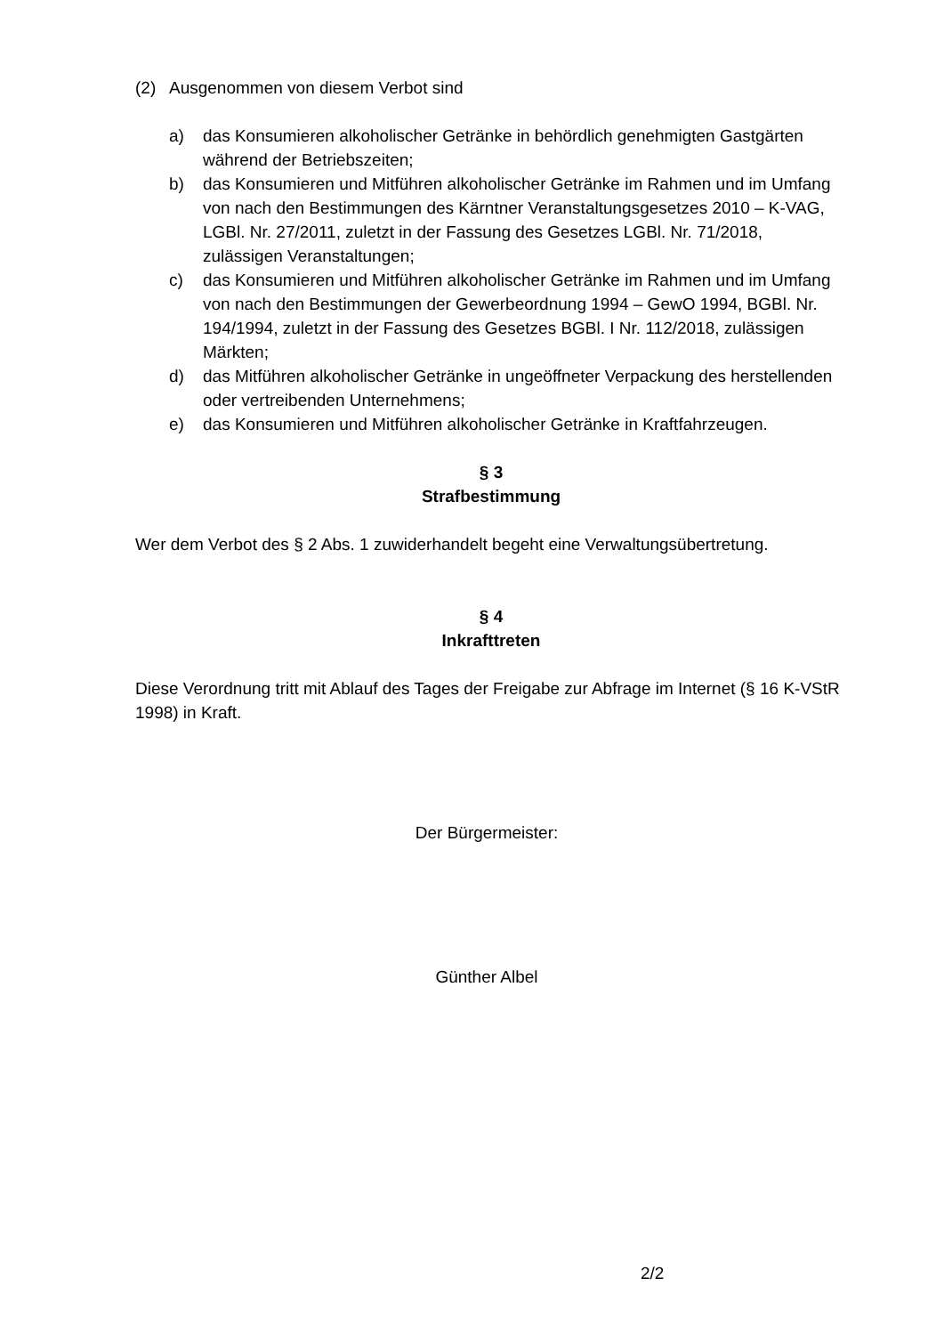(2) Ausgenommen von diesem Verbot sind
a) das Konsumieren alkoholischer Getränke in behördlich genehmigten Gastgärten während der Betriebszeiten;
b) das Konsumieren und Mitführen alkoholischer Getränke im Rahmen und im Umfang von nach den Bestimmungen des Kärntner Veranstaltungsgesetzes 2010 – K-VAG, LGBl. Nr. 27/2011, zuletzt in der Fassung des Gesetzes LGBl. Nr. 71/2018, zulässigen Veranstaltungen;
c) das Konsumieren und Mitführen alkoholischer Getränke im Rahmen und im Umfang von nach den Bestimmungen der Gewerbeordnung 1994 – GewO 1994, BGBl. Nr. 194/1994, zuletzt in der Fassung des Gesetzes BGBl. I Nr. 112/2018, zulässigen Märkten;
d) das Mitführen alkoholischer Getränke in ungeöffneter Verpackung des herstellenden oder vertreibenden Unternehmens;
e) das Konsumieren und Mitführen alkoholischer Getränke in Kraftfahrzeugen.
§ 3
Strafbestimmung
Wer dem Verbot des § 2 Abs. 1 zuwiderhandelt begeht eine Verwaltungsübertretung.
§ 4
Inkrafttreten
Diese Verordnung tritt mit Ablauf des Tages der Freigabe zur Abfrage im Internet (§ 16 K-VStR 1998) in Kraft.
Der Bürgermeister:
Günther Albel
2/2